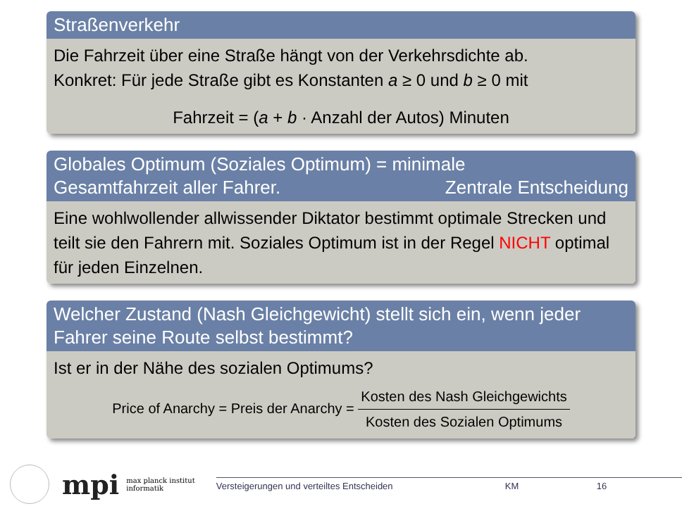Straßenverkehr
Die Fahrzeit über eine Straße hängt von der Verkehrsdichte ab.
Konkret: Für jede Straße gibt es Konstanten a ≥ 0 und b ≥ 0 mit
Fahrzeit = (a + b · Anzahl der Autos) Minuten
Globales Optimum (Soziales Optimum) = minimale
Gesamtfahrzeit aller Fahrer. Zentrale Entscheidung
Eine wohlwollender allwissender Diktator bestimmt optimale Strecken und teilt sie den Fahrern mit. Soziales Optimum ist in der Regel NICHT optimal für jeden Einzelnen.
Welcher Zustand (Nash Gleichgewicht) stellt sich ein, wenn jeder Fahrer seine Route selbst bestimmt?
Ist er in der Nähe des sozialen Optimums?
Price of Anarchy = Preis der Anarchy = Kosten des Nash Gleichgewichts Kosten des Sozialen Optimums
mpi
max planck institut
informatik
Versteigerungen und verteiltes Entscheiden KM 16